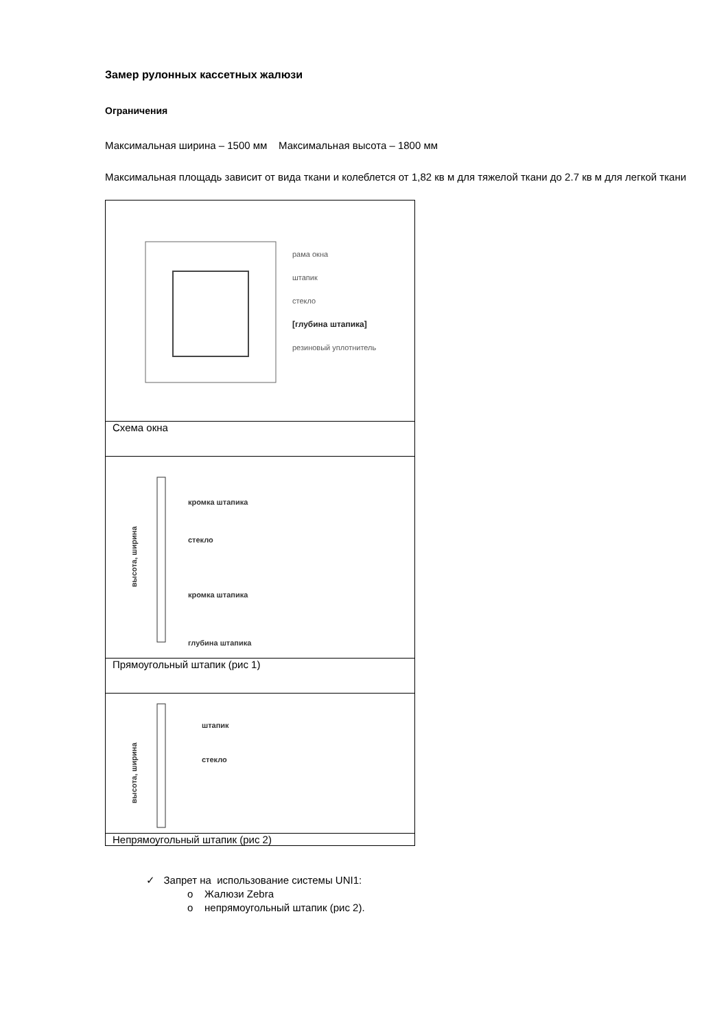Замер рулонных кассетных жалюзи
Ограничения
Максимальная ширина – 1500 мм Максимальная высота – 1800 мм
Максимальная площадь зависит от вида ткани и колеблется от 1,82 кв м для тяжелой ткани до 2.7 кв м для легкой ткани
| рама окна штапик стекло [глубина штапика] резиновый уплотнитель |
| Схема окна |
| кромка штапика стекло кромка штапика глубина штапика высота, ширина |
| Прямоугольный штапик (рис 1) |
| штапик стекло высота, ширина |
| Непрямоугольный штапик (рис 2) |
✓ Запрет на использование системы UNI1:
o Жалюзи Zebra
o непрямоугольный штапик (рис 2).